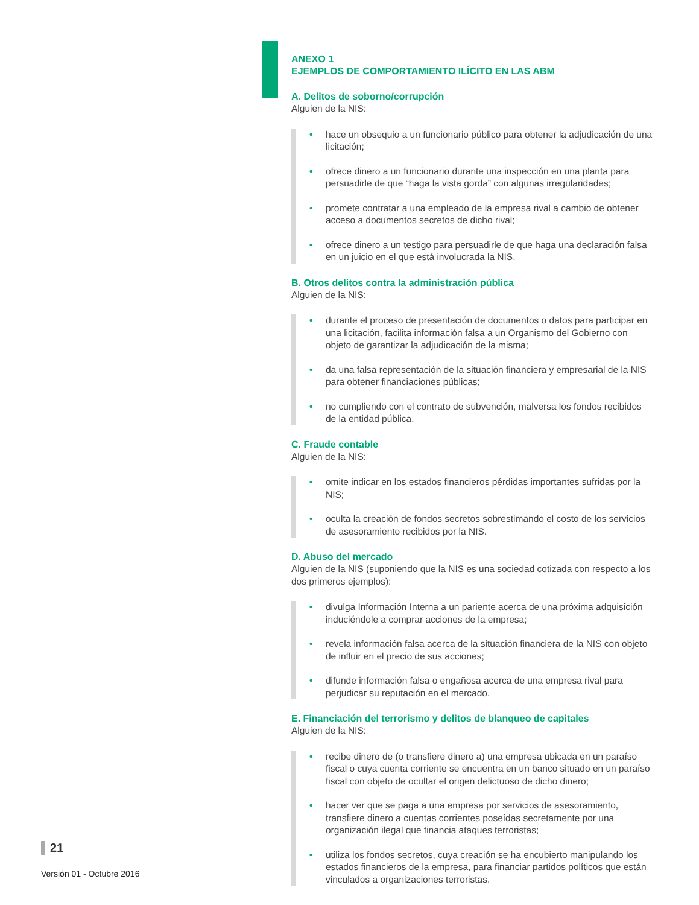ANEXO 1
EJEMPLOS DE COMPORTAMIENTO ILÍCITO EN LAS ABM
A. Delitos de soborno/corrupción
Alguien de la NIS:
• hace un obsequio a un funcionario público para obtener la adjudicación de una licitación;
• ofrece dinero a un funcionario durante una inspección en una planta para persuadirle de que “haga la vista gorda” con algunas irregularidades;
• promete contratar a una empleado de la empresa rival a cambio de obtener acceso a documentos secretos de dicho rival;
• ofrece dinero a un testigo para persuadirle de que haga una declaración falsa en un juicio en el que está involucrada la NIS.
B. Otros delitos contra la administración pública
Alguien de la NIS:
• durante el proceso de presentación de documentos o datos para participar en una licitación, facilita información falsa a un Organismo del Gobierno con objeto de garantizar la adjudicación de la misma;
• da una falsa representación de la situación financiera y empresarial de la NIS para obtener financiaciones públicas;
• no cumpliendo con el contrato de subvención, malversa los fondos recibidos de la entidad pública.
C. Fraude contable
Alguien de la NIS:
• omite indicar en los estados financieros pérdidas importantes sufridas por la NIS;
• oculta la creación de fondos secretos sobrestimando el costo de los servicios de asesoramiento recibidos por la NIS.
D. Abuso del mercado
Alguien de la NIS (suponiendo que la NIS es una sociedad cotizada con respecto a los dos primeros ejemplos):
• divulga Información Interna a un pariente acerca de una próxima adquisición induciéndole a comprar acciones de la empresa;
• revela información falsa acerca de la situación financiera de la NIS con objeto de influir en el precio de sus acciones;
• difunde información falsa o engañosa acerca de una empresa rival para perjudicar su reputación en el mercado.
E. Financiación del terrorismo y delitos de blanqueo de capitales
Alguien de la NIS:
• recibe dinero de (o transfiere dinero a) una empresa ubicada en un paraíso fiscal o cuya cuenta corriente se encuentra en un banco situado en un paraíso fiscal con objeto de ocultar el origen delictuoso de dicho dinero;
• hacer ver que se paga a una empresa por servicios de asesoramiento, transfiere dinero a cuentas corrientes poseídas secretamente por una organización ilegal que financia ataques terroristas;
• utiliza los fondos secretos, cuya creación se ha encubierto manipulando los estados financieros de la empresa, para financiar partidos políticos que están vinculados a organizaciones terroristas.
21
Versión 01 - Octubre 2016